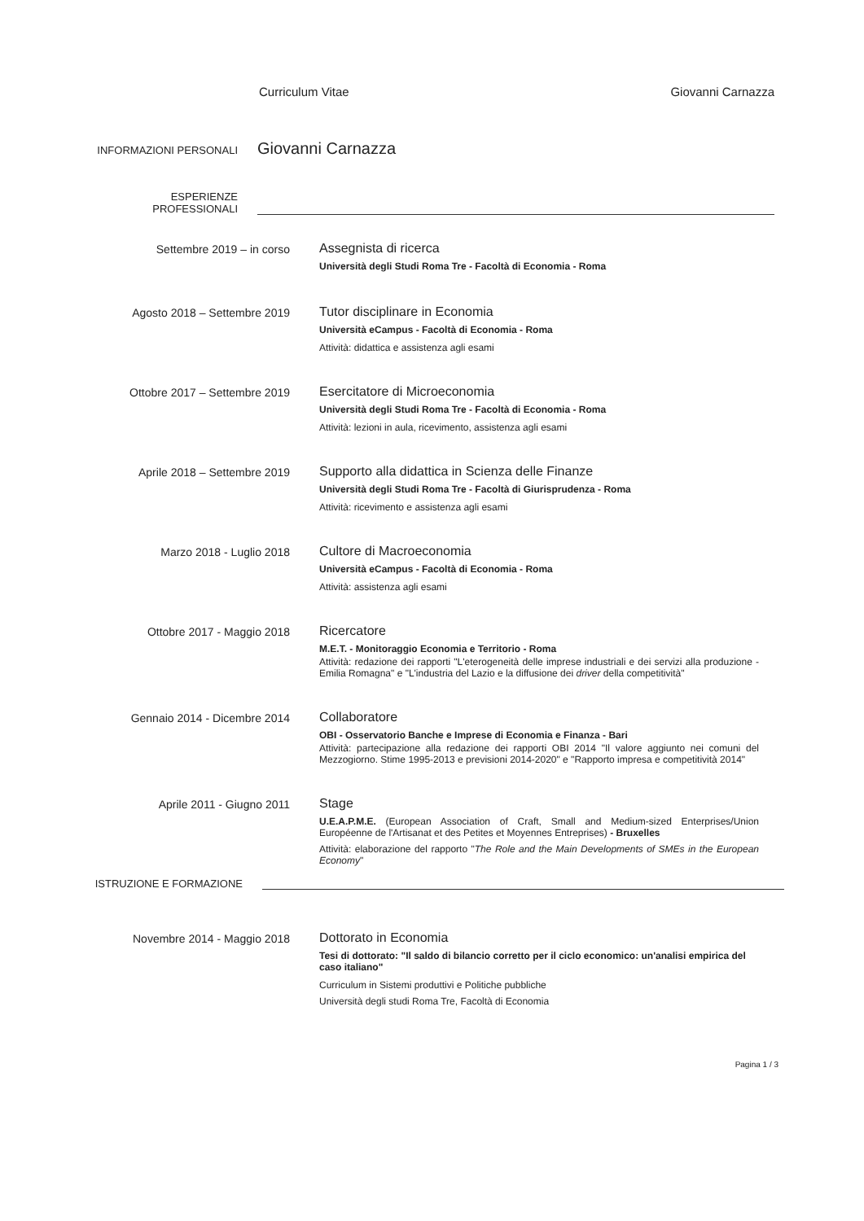Curriculum Vitae Giovanni Carnazza
INFORMAZIONI PERSONALI
Giovanni Carnazza
ESPERIENZE
PROFESSIONALI
Settembre 2019 – in corso Assegnista di ricerca
Università degli Studi Roma Tre - Facoltà di Economia - Roma
Agosto 2018 – Settembre 2019 Tutor disciplinare in Economia
Università eCampus - Facoltà di Economia - Roma
Attività: didattica e assistenza agli esami
Ottobre 2017 – Settembre 2019 Esercitatore di Microeconomia
Università degli Studi Roma Tre - Facoltà di Economia - Roma
Attività: lezioni in aula, ricevimento, assistenza agli esami
Aprile 2018 – Settembre 2019 Supporto alla didattica in Scienza delle Finanze
Università degli Studi Roma Tre - Facoltà di Giurisprudenza - Roma
Attività: ricevimento e assistenza agli esami
Marzo 2018 - Luglio 2018 Cultore di Macroeconomia
Università eCampus - Facoltà di Economia - Roma
Attività: assistenza agli esami
Ottobre 2017 - Maggio 2018 Ricercatore
M.E.T. - Monitoraggio Economia e Territorio - Roma
Attività: redazione dei rapporti "L'eterogeneità delle imprese industriali e dei servizi alla produzione - Emilia Romagna" e "L'industria del Lazio e la diffusione dei driver della competitività"
Gennaio 2014 - Dicembre 2014 Collaboratore
OBI - Osservatorio Banche e Imprese di Economia e Finanza - Bari
Attività: partecipazione alla redazione dei rapporti OBI 2014 "Il valore aggiunto nei comuni del Mezzogiorno. Stime 1995-2013 e previsioni 2014-2020" e "Rapporto impresa e competitività 2014"
Aprile 2011 - Giugno 2011 Stage
U.E.A.P.M.E. (European Association of Craft, Small and Medium-sized Enterprises/Union Européenne de l'Artisanat et des Petites et Moyennes Entreprises) - Bruxelles
Attività: elaborazione del rapporto "The Role and the Main Developments of SMEs in the European Economy"
ISTRUZIONE E FORMAZIONE
Novembre 2014 - Maggio 2018 Dottorato in Economia
Tesi di dottorato: "Il saldo di bilancio corretto per il ciclo economico: un'analisi empirica del caso italiano"
Curriculum in Sistemi produttivi e Politiche pubbliche
Università degli studi Roma Tre, Facoltà di Economia
Pagina 1 / 3